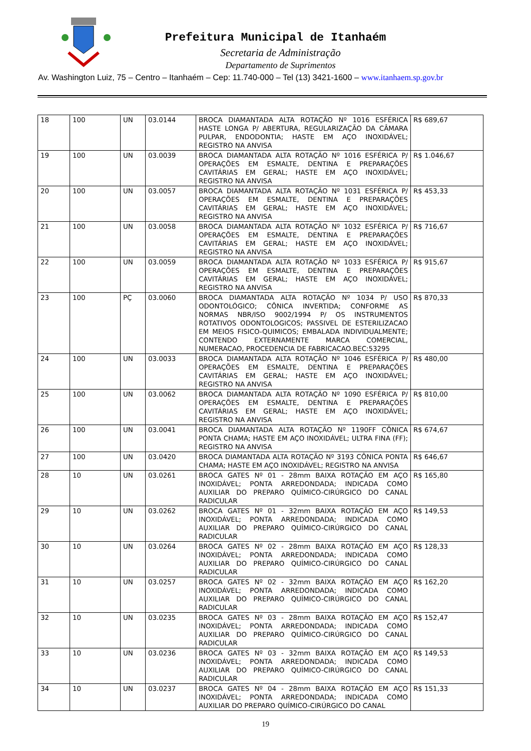Prefeitura Municipal de Itanhaém
Secretaria de Administração
Departamento de Suprimentos
Av. Washington Luiz, 75 – Centro – Itanhaém – Cep: 11.740-000 – Tel (13) 3421-1600 – www.itanhaem.sp.gov.br
| 18 | 100 | UN | 03.0144 | BROCA DIAMANTADA ALTA ROTAÇÃO Nº 1016 ESFÉRICA HASTE LONGA P/ ABERTURA, REGULARIZAÇÃO DA CÂMARA PULPAR, ENDODONTIA; HASTE EM AÇO INOXIDÁVEL; REGISTRO NA ANVISA | R$ 689,67 |
| 19 | 100 | UN | 03.0039 | BROCA DIAMANTADA ALTA ROTAÇÃO Nº 1016 ESFÉRICA P/ OPERAÇÕES EM ESMALTE, DENTINA E PREPARAÇÕES CAVITÁRIAS EM GERAL; HASTE EM AÇO INOXIDÁVEL; REGISTRO NA ANVISA | R$ 1.046,67 |
| 20 | 100 | UN | 03.0057 | BROCA DIAMANTADA ALTA ROTAÇÃO Nº 1031 ESFÉRICA P/ OPERAÇÕES EM ESMALTE, DENTINA E PREPARAÇÕES CAVITÁRIAS EM GERAL; HASTE EM AÇO INOXIDÁVEL; REGISTRO NA ANVISA | R$ 453,33 |
| 21 | 100 | UN | 03.0058 | BROCA DIAMANTADA ALTA ROTAÇÃO Nº 1032 ESFÉRICA P/ OPERAÇÕES EM ESMALTE, DENTINA E PREPARAÇÕES CAVITÁRIAS EM GERAL; HASTE EM AÇO INOXIDÁVEL; REGISTRO NA ANVISA | R$ 716,67 |
| 22 | 100 | UN | 03.0059 | BROCA DIAMANTADA ALTA ROTAÇÃO Nº 1033 ESFÉRICA P/ OPERAÇÕES EM ESMALTE, DENTINA E PREPARAÇÕES CAVITÁRIAS EM GERAL; HASTE EM AÇO INOXIDÁVEL; REGISTRO NA ANVISA | R$ 915,67 |
| 23 | 100 | PÇ | 03.0060 | BROCA DIAMANTADA ALTA ROTAÇÃO Nº 1034 P/ USO ODONTOLÓGICO; CÔNICA INVERTIDA; CONFORME AS NORMAS NBR/ISO 9002/1994 P/ OS INSTRUMENTOS ROTATIVOS ODONTOLOGICOS; PASSIVEL DE ESTERILIZACAO EM MEIOS FISICO-QUIMICOS; EMBALADA INDIVIDUALMENTE; CONTENDO EXTERNAMENTE MARCA COMERCIAL, NUMERACAO, PROCEDENCIA DE FABRICACAO.BEC:53295 | R$ 870,33 |
| 24 | 100 | UN | 03.0033 | BROCA DIAMANTADA ALTA ROTAÇÃO Nº 1046 ESFÉRICA P/ OPERAÇÕES EM ESMALTE, DENTINA E PREPARAÇÕES CAVITÁRIAS EM GERAL; HASTE EM AÇO INOXIDÁVEL; REGISTRO NA ANVISA | R$ 480,00 |
| 25 | 100 | UN | 03.0062 | BROCA DIAMANTADA ALTA ROTAÇÃO Nº 1090 ESFÉRICA P/ OPERAÇÕES EM ESMALTE, DENTINA E PREPARAÇÕES CAVITÁRIAS EM GERAL; HASTE EM AÇO INOXIDÁVEL; REGISTRO NA ANVISA | R$ 810,00 |
| 26 | 100 | UN | 03.0041 | BROCA DIAMANTADA ALTA ROTAÇÃO Nº 1190FF CÔNICA PONTA CHAMA; HASTE EM AÇO INOXIDÁVEL; ULTRA FINA (FF); REGISTRO NA ANVISA | R$ 674,67 |
| 27 | 100 | UN | 03.0420 | BROCA DIAMANTADA ALTA ROTAÇÃO Nº 3193 CÔNICA PONTA CHAMA; HASTE EM AÇO INOXIDÁVEL; REGISTRO NA ANVISA | R$ 646,67 |
| 28 | 10 | UN | 03.0261 | BROCA GATES Nº 01 - 28mm BAIXA ROTAÇÃO EM AÇO INOXIDÁVEL; PONTA ARREDONDADA; INDICADA COMO AUXILIAR DO PREPARO QUÍMICO-CIRÚRGICO DO CANAL RADICULAR | R$ 165,80 |
| 29 | 10 | UN | 03.0262 | BROCA GATES Nº 01 - 32mm BAIXA ROTAÇÃO EM AÇO INOXIDÁVEL; PONTA ARREDONDADA; INDICADA COMO AUXILIAR DO PREPARO QUÍMICO-CIRÚRGICO DO CANAL RADICULAR | R$ 149,53 |
| 30 | 10 | UN | 03.0264 | BROCA GATES Nº 02 - 28mm BAIXA ROTAÇÃO EM AÇO INOXIDÁVEL; PONTA ARREDONDADA; INDICADA COMO AUXILIAR DO PREPARO QUÍMICO-CIRÚRGICO DO CANAL RADICULAR | R$ 128,33 |
| 31 | 10 | UN | 03.0257 | BROCA GATES Nº 02 - 32mm BAIXA ROTAÇÃO EM AÇO INOXIDÁVEL; PONTA ARREDONDADA; INDICADA COMO AUXILIAR DO PREPARO QUÍMICO-CIRÚRGICO DO CANAL RADICULAR | R$ 162,20 |
| 32 | 10 | UN | 03.0235 | BROCA GATES Nº 03 - 28mm BAIXA ROTAÇÃO EM AÇO INOXIDÁVEL; PONTA ARREDONDADA; INDICADA COMO AUXILIAR DO PREPARO QUÍMICO-CIRÚRGICO DO CANAL RADICULAR | R$ 152,47 |
| 33 | 10 | UN | 03.0236 | BROCA GATES Nº 03 - 32mm BAIXA ROTAÇÃO EM AÇO INOXIDÁVEL; PONTA ARREDONDADA; INDICADA COMO AUXILIAR DO PREPARO QUÍMICO-CIRÚRGICO DO CANAL RADICULAR | R$ 149,53 |
| 34 | 10 | UN | 03.0237 | BROCA GATES Nº 04 - 28mm BAIXA ROTAÇÃO EM AÇO INOXIDÁVEL; PONTA ARREDONDADA; INDICADA COMO AUXILIAR DO PREPARO QUÍMICO-CIRÚRGICO DO CANAL | R$ 151,33 |
19